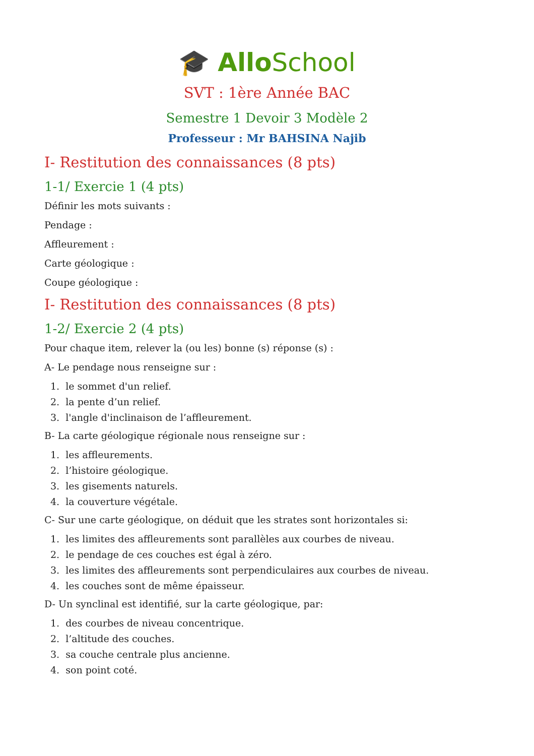🎓 Allo School
SVT : 1ère Année BAC
Semestre 1 Devoir 3 Modèle 2
Professeur : Mr BAHSINA Najib
I- Restitution des connaissances (8 pts)
1-1/ Exercie 1 (4 pts)
Définir les mots suivants :
Pendage :
Affleurement :
Carte géologique :
Coupe géologique :
I- Restitution des connaissances (8 pts)
1-2/ Exercie 2 (4 pts)
Pour chaque item, relever la (ou les) bonne (s) réponse (s) :
A- Le pendage nous renseigne sur :
1. le sommet d'un relief.
2. la pente d’un relief.
3. l'angle d'inclinaison de l’affleurement.
B- La carte géologique régionale nous renseigne sur :
1. les affleurements.
2. l’histoire géologique.
3. les gisements naturels.
4. la couverture végétale.
C- Sur une carte géologique, on déduit que les strates sont horizontales si:
1. les limites des affleurements sont parallèles aux courbes de niveau.
2. le pendage de ces couches est égal à zéro.
3. les limites des affleurements sont perpendiculaires aux courbes de niveau.
4. les couches sont de même épaisseur.
D- Un synclinal est identifié, sur la carte géologique, par:
1. des courbes de niveau concentrique.
2. l’altitude des couches.
3. sa couche centrale plus ancienne.
4. son point coté.